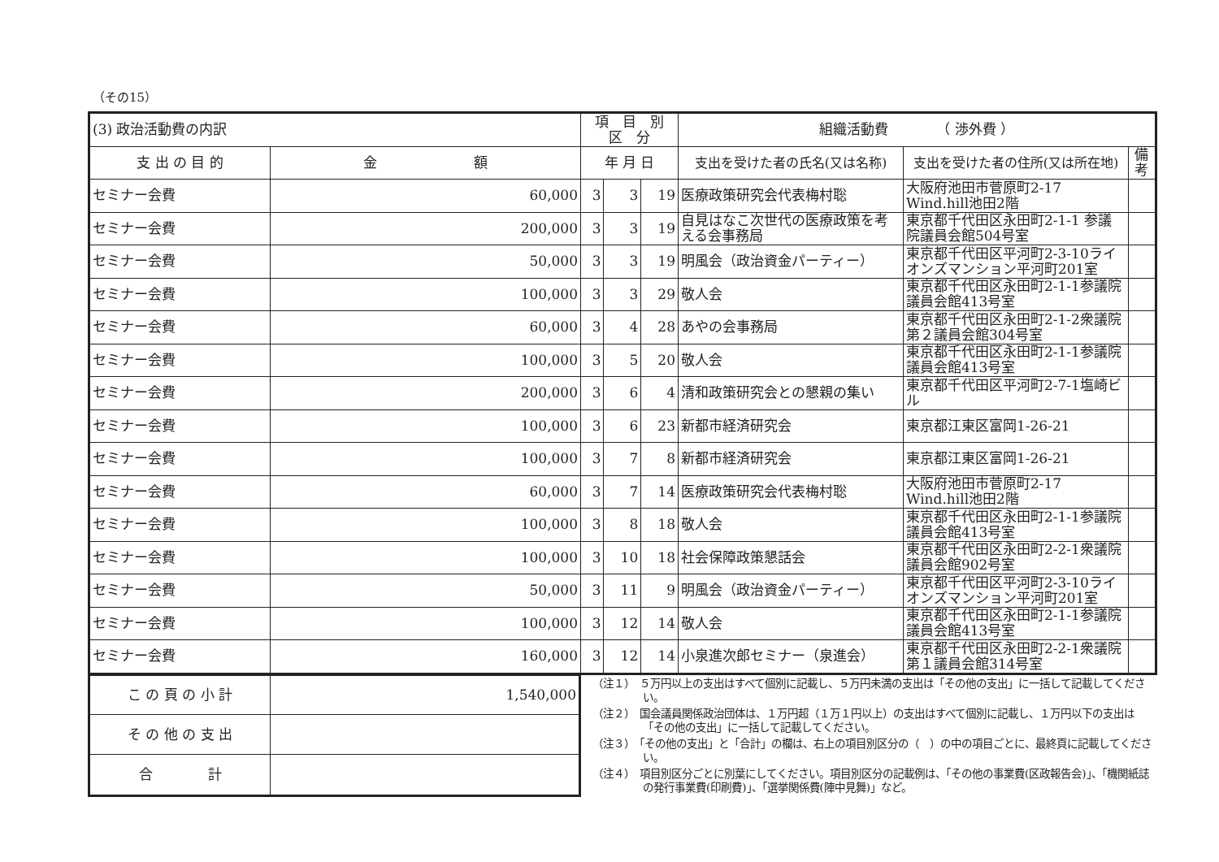（その15）
| (3) 政治活動費の内訳 | | 項 目 別 区 分 | | | 組織活動費 （ 渉外費 ） | | |
| 支 出 の 目 的 | 金 額 | 年 月 日 | | | 支出を受けた者の氏名(又は名称) | 支出を受けた者の住所(又は所在地) | 備考 |
| セミナー会費 | 60,000 | 3 | 3 | 19 | 医療政策研究会代表梅村聡 | 大阪府池田市菅原町2-17 Wind.hill池田2階 | |
| セミナー会費 | 200,000 | 3 | 3 | 19 | 自見はなこ次世代の医療政策を考える会事務局 | 東京都千代田区永田町2-1-1 参議院議員会館504号室 | |
| セミナー会費 | 50,000 | 3 | 3 | 19 | 明風会（政治資金パーティー） | 東京都千代田区平河町2-3-10ライオンズマンション平河町201室 | |
| セミナー会費 | 100,000 | 3 | 3 | 29 | 敬人会 | 東京都千代田区永田町2-1-1参議院議員会館413号室 | |
| セミナー会費 | 60,000 | 3 | 4 | 28 | あやの会事務局 | 東京都千代田区永田町2-1-2衆議院第２議員会館304号室 | |
| セミナー会費 | 100,000 | 3 | 5 | 20 | 敬人会 | 東京都千代田区永田町2-1-1参議院議員会館413号室 | |
| セミナー会費 | 200,000 | 3 | 6 | 4 | 清和政策研究会との懇親の集い | 東京都千代田区平河町2-7-1塩崎ビル | |
| セミナー会費 | 100,000 | 3 | 6 | 23 | 新都市経済研究会 | 東京都江東区富岡1-26-21 | |
| セミナー会費 | 100,000 | 3 | 7 | 8 | 新都市経済研究会 | 東京都江東区富岡1-26-21 | |
| セミナー会費 | 60,000 | 3 | 7 | 14 | 医療政策研究会代表梅村聡 | 大阪府池田市菅原町2-17 Wind.hill池田2階 | |
| セミナー会費 | 100,000 | 3 | 8 | 18 | 敬人会 | 東京都千代田区永田町2-1-1参議院議員会館413号室 | |
| セミナー会費 | 100,000 | 3 | 10 | 18 | 社会保障政策懇話会 | 東京都千代田区永田町2-2-1衆議院議員会館902号室 | |
| セミナー会費 | 50,000 | 3 | 11 | 9 | 明風会（政治資金パーティー） | 東京都千代田区平河町2-3-10ライオンズマンション平河町201室 | |
| セミナー会費 | 100,000 | 3 | 12 | 14 | 敬人会 | 東京都千代田区永田町2-1-1参議院議員会館413号室 | |
| セミナー会費 | 160,000 | 3 | 12 | 14 | 小泉進次郎セミナー（泉進会） | 東京都千代田区永田町2-2-1衆議院第１議員会館314号室 | |
| こ の 頁 の 小 計 | 1,540,000 |
| そ の 他 の 支 出 | |
| 合 計 | |
（注１）　５万円以上の支出はすべて個別に記載し、５万円未満の支出は「その他の支出」に一括して記載してください。
（注２）　国会議員関係政治団体は、１万円超（１万１円以上）の支出はすべて個別に記載し、１万円以下の支出は「その他の支出」に一括して記載してください。
（注３）　「その他の支出」と「合計」の欄は、右上の項目別区分の（　）の中の項目ごとに、最終頁に記載してください。
（注４）　項目別区分ごとに別葉にしてください。項目別区分の記載例は、「その他の事業費(区政報告会)」、「機関紙誌の発行事業費(印刷費)」、「選挙関係費(陣中見舞)」など。